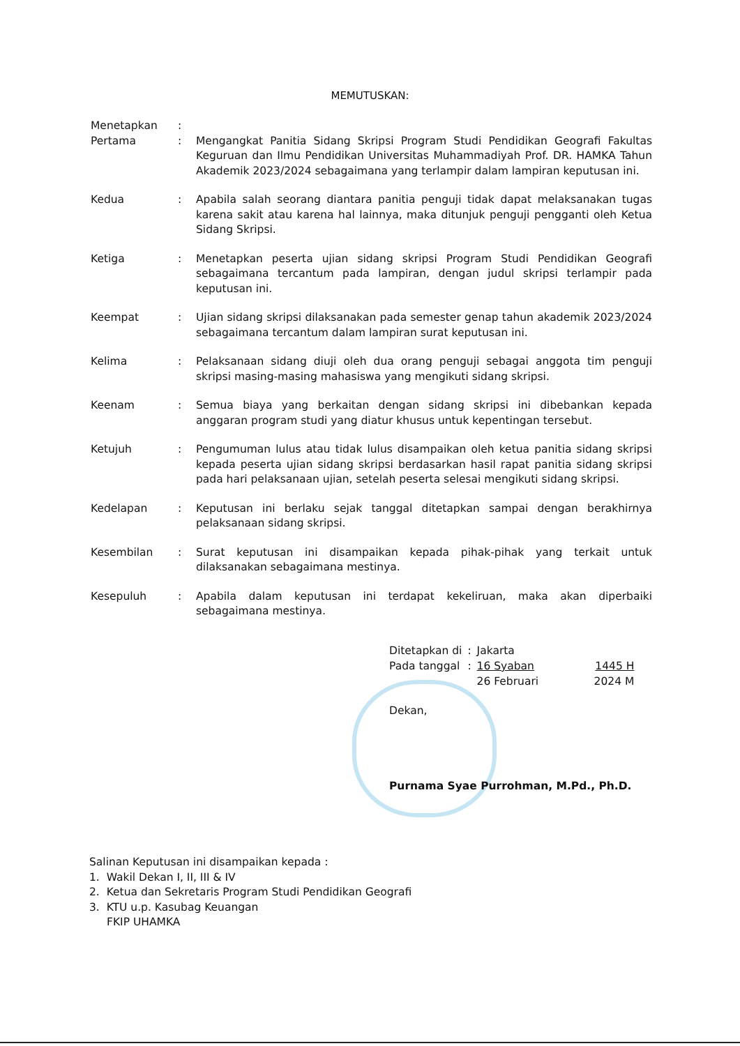MEMUTUSKAN:
| Menetapkan | : | |
| Pertama | : | Mengangkat Panitia Sidang Skripsi Program Studi Pendidikan Geografi Fakultas Keguruan dan Ilmu Pendidikan Universitas Muhammadiyah Prof. DR. HAMKA Tahun Akademik 2023/2024 sebagaimana yang terlampir dalam lampiran keputusan ini. |
| Kedua | : | Apabila salah seorang diantara panitia penguji tidak dapat melaksanakan tugas karena sakit atau karena hal lainnya, maka ditunjuk penguji pengganti oleh Ketua Sidang Skripsi. |
| Ketiga | : | Menetapkan peserta ujian sidang skripsi Program Studi Pendidikan Geografi sebagaimana tercantum pada lampiran, dengan judul skripsi terlampir pada keputusan ini. |
| Keempat | : | Ujian sidang skripsi dilaksanakan pada semester genap tahun akademik 2023/2024 sebagaimana tercantum dalam lampiran surat keputusan ini. |
| Kelima | : | Pelaksanaan sidang diuji oleh dua orang penguji sebagai anggota tim penguji skripsi masing-masing mahasiswa yang mengikuti sidang skripsi. |
| Keenam | : | Semua biaya yang berkaitan dengan sidang skripsi ini dibebankan kepada anggaran program studi yang diatur khusus untuk kepentingan tersebut. |
| Ketujuh | : | Pengumuman lulus atau tidak lulus disampaikan oleh ketua panitia sidang skripsi kepada peserta ujian sidang skripsi berdasarkan hasil rapat panitia sidang skripsi pada hari pelaksanaan ujian, setelah peserta selesai mengikuti sidang skripsi. |
| Kedelapan | : | Keputusan ini berlaku sejak tanggal ditetapkan sampai dengan berakhirnya pelaksanaan sidang skripsi. |
| Kesembilan | : | Surat keputusan ini disampaikan kepada pihak-pihak yang terkait untuk dilaksanakan sebagaimana mestinya. |
| Kesepuluh | : | Apabila dalam keputusan ini terdapat kekeliruan, maka akan diperbaiki sebagaimana mestinya. |
| Ditetapkan di | : | Jakarta | |
| Pada tanggal | : | 16 Syaban | 1445 H |
| | | 26 Februari | 2024 M |
Dekan,
Purnama Syae Purrohman, M.Pd., Ph.D.
Salinan Keputusan ini disampaikan kepada :
1. Wakil Dekan I, II, III & IV
2. Ketua dan Sekretaris Program Studi Pendidikan Geografi
3. KTU u.p. Kasubag Keuangan
FKIP UHAMKA